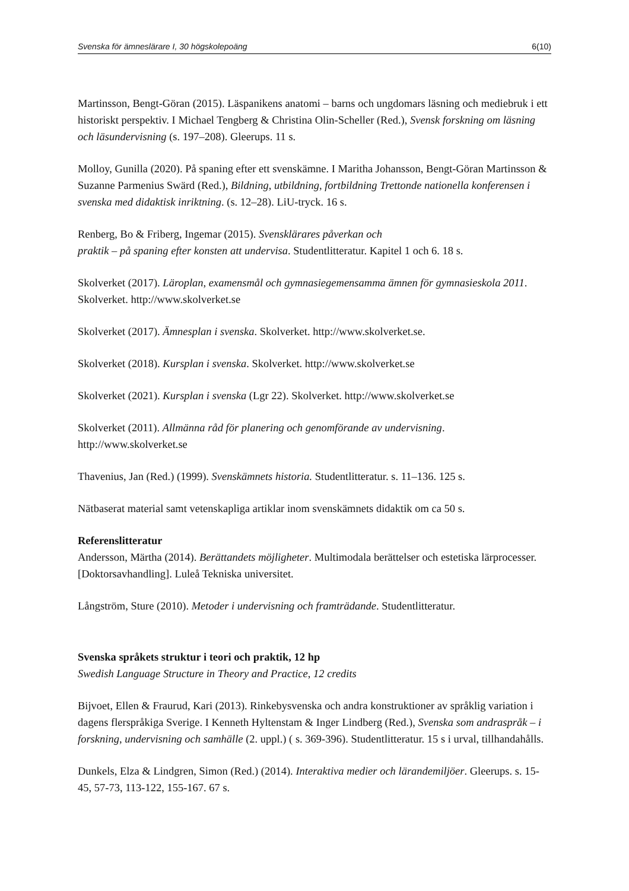Svenska för ämneslärare I, 30 högskolepoäng 6(10)
Martinsson, Bengt-Göran (2015). Läspanikens anatomi – barns och ungdomars läsning och mediebruk i ett historiskt perspektiv. I Michael Tengberg & Christina Olin-Scheller (Red.), Svensk forskning om läsning och läsundervisning (s. 197–208). Gleerups. 11 s.
Molloy, Gunilla (2020). På spaning efter ett svenskämne. I Maritha Johansson, Bengt-Göran Martinsson & Suzanne Parmenius Swärd (Red.), Bildning, utbildning, fortbildning Trettonde nationella konferensen i svenska med didaktisk inriktning. (s. 12–28). LiU-tryck. 16 s.
Renberg, Bo & Friberg, Ingemar (2015). Svensklärares påverkan och
praktik – på spaning efter konsten att undervisa. Studentlitteratur. Kapitel 1 och 6. 18 s.
Skolverket (2017). Läroplan, examensmål och gymnasiegemensamma ämnen för gymnasieskola 2011. Skolverket. http://www.skolverket.se
Skolverket (2017). Ämnesplan i svenska. Skolverket. http://www.skolverket.se.
Skolverket (2018). Kursplan i svenska. Skolverket. http://www.skolverket.se
Skolverket (2021). Kursplan i svenska (Lgr 22). Skolverket. http://www.skolverket.se
Skolverket (2011). Allmänna råd för planering och genomförande av undervisning. http://www.skolverket.se
Thavenius, Jan (Red.) (1999). Svenskämnets historia. Studentlitteratur. s. 11–136. 125 s.
Nätbaserat material samt vetenskapliga artiklar inom svenskämnets didaktik om ca 50 s.
Referenslitteratur
Andersson, Märtha (2014). Berättandets möjligheter. Multimodala berättelser och estetiska lärprocesser. [Doktorsavhandling]. Luleå Tekniska universitet.
Långström, Sture (2010). Metoder i undervisning och framträdande. Studentlitteratur.
Svenska språkets struktur i teori och praktik, 12 hp
Swedish Language Structure in Theory and Practice, 12 credits
Bijvoet, Ellen & Fraurud, Kari (2013). Rinkebysvenska och andra konstruktioner av språklig variation i dagens flerspråkiga Sverige. I Kenneth Hyltenstam & Inger Lindberg (Red.), Svenska som andraspråk – i forskning, undervisning och samhälle (2. uppl.) ( s. 369-396). Studentlitteratur. 15 s i urval, tillhandahålls.
Dunkels, Elza & Lindgren, Simon (Red.) (2014). Interaktiva medier och lärandemiljöer. Gleerups. s. 15-45, 57-73, 113-122, 155-167. 67 s.